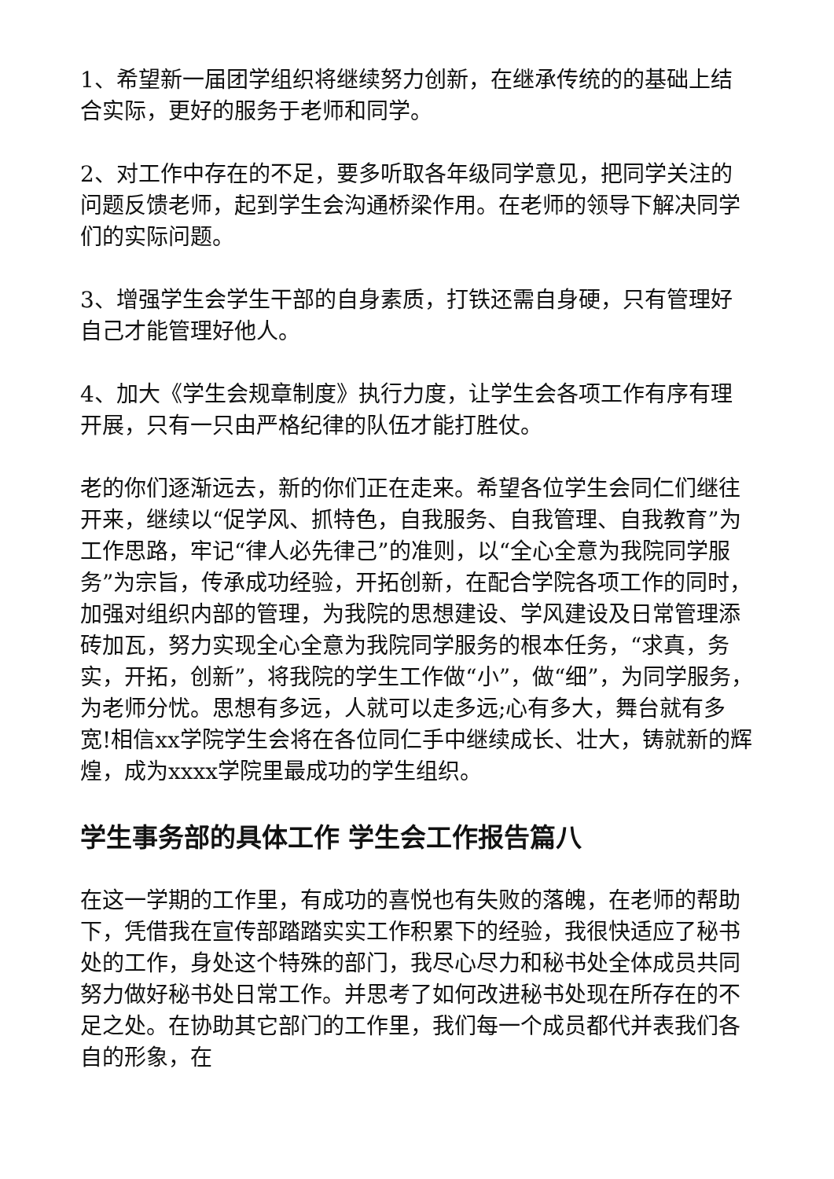1、希望新一届团学组织将继续努力创新，在继承传统的的基础上结合实际，更好的服务于老师和同学。
2、对工作中存在的不足，要多听取各年级同学意见，把同学关注的问题反馈老师，起到学生会沟通桥梁作用。在老师的领导下解决同学们的实际问题。
3、增强学生会学生干部的自身素质，打铁还需自身硬，只有管理好自己才能管理好他人。
4、加大《学生会规章制度》执行力度，让学生会各项工作有序有理开展，只有一只由严格纪律的队伍才能打胜仗。
老的你们逐渐远去，新的你们正在走来。希望各位学生会同仁们继往开来，继续以“促学风、抓特色，自我服务、自我管理、自我教育”为工作思路，牢记“律人必先律己”的准则，以“全心全意为我院同学服务”为宗旨，传承成功经验，开拓创新，在配合学院各项工作的同时，加强对组织内部的管理，为我院的思想建设、学风建设及日常管理添砖加瓦，努力实现全心全意为我院同学服务的根本任务，“求真，务实，开拓，创新”，将我院的学生工作做“小”，做“细”，为同学服务，为老师分忧。思想有多远，人就可以走多远;心有多大，舞台就有多宽!相信xx学院学生会将在各位同仁手中继续成长、壮大，铸就新的辉煌，成为xxxx学院里最成功的学生组织。
学生事务部的具体工作 学生会工作报告篇八
在这一学期的工作里，有成功的喜悦也有失败的落魄，在老师的帮助下，凭借我在宣传部踏踏实实工作积累下的经验，我很快适应了秘书处的工作，身处这个特殊的部门，我尽心尽力和秘书处全体成员共同努力做好秘书处日常工作。并思考了如何改进秘书处现在所存在的不足之处。在协助其它部门的工作里，我们每一个成员都代并表我们各自的形象，在